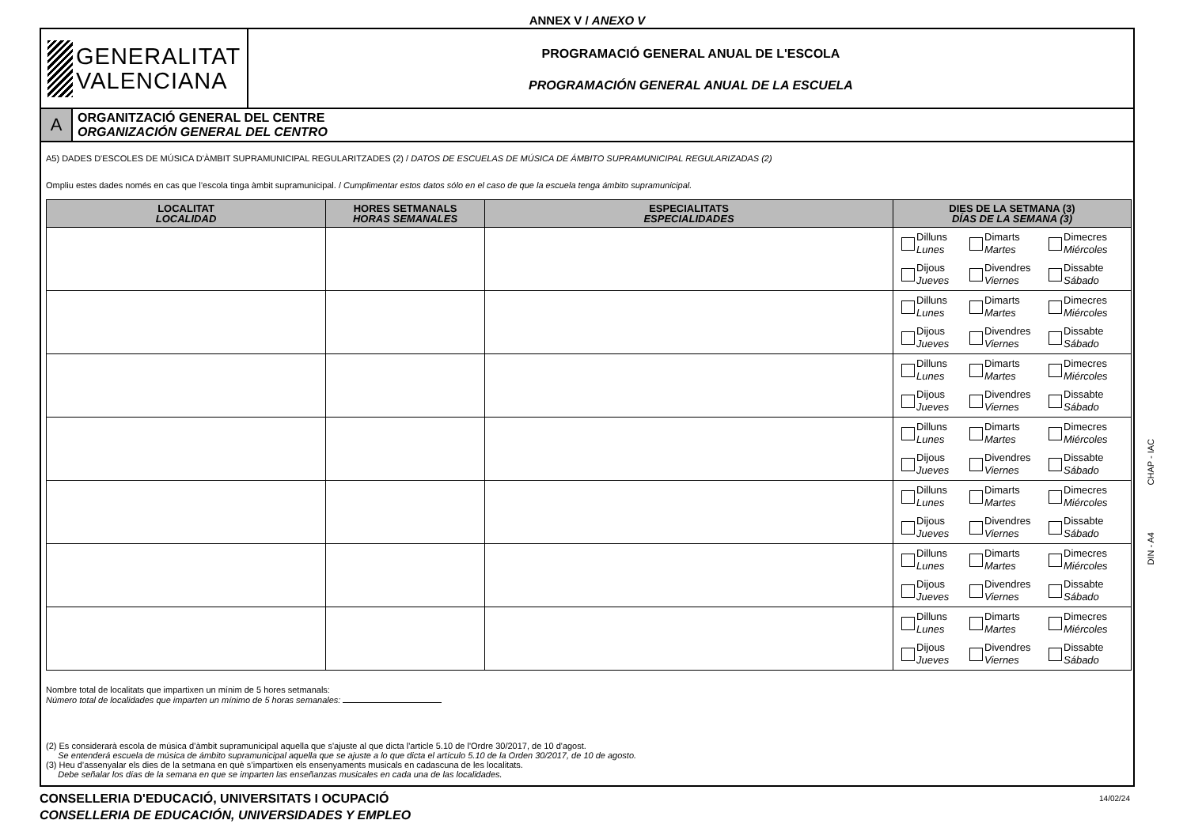ANNEX V / ANEXO V
GENERALITAT
VALENCIANA
PROGRAMACIÓ GENERAL ANUAL DE L'ESCOLA
PROGRAMACIÓN GENERAL ANUAL DE LA ESCUELA
A
ORGANITZACIÓ GENERAL DEL CENTRE
ORGANIZACIÓN GENERAL DEL CENTRO
A5) DADES D'ESCOLES DE MÚSICA D'ÀMBIT SUPRAMUNICIPAL REGULARITZADES (2) / DATOS DE ESCUELAS DE MÚSICA DE ÁMBITO SUPRAMUNICIPAL REGULARIZADAS (2)
Ompliu estes dades només en cas que l’escola tinga àmbit supramunicipal. / Cumplimentar estos datos sólo en el caso de que la escuela tenga ámbito supramunicipal.
| LOCALITAT LOCALIDAD | HORES SETMANALS HORAS SEMANALES | ESPECIALITATS ESPECIALIDADES | DIES DE LA SETMANA (3) DÍAS DE LA SEMANA (3) |
| --- | --- | --- | --- |
| | | | Dilluns Lunes Dimarts Martes Dimecres Miércoles Dijous Jueves Divendres Viernes Dissabte Sábado |
| | | | Dilluns Lunes Dimarts Martes Dimecres Miércoles Dijous Jueves Divendres Viernes Dissabte Sábado |
| | | | Dilluns Lunes Dimarts Martes Dimecres Miércoles Dijous Jueves Divendres Viernes Dissabte Sábado |
| | | | Dilluns Lunes Dimarts Martes Dimecres Miércoles Dijous Jueves Divendres Viernes Dissabte Sábado |
| | | | Dilluns Lunes Dimarts Martes Dimecres Miércoles Dijous Jueves Divendres Viernes Dissabte Sábado |
| | | | Dilluns Lunes Dimarts Martes Dimecres Miércoles Dijous Jueves Divendres Viernes Dissabte Sábado |
| | | | Dilluns Lunes Dimarts Martes Dimecres Miércoles Dijous Jueves Divendres Viernes Dissabte Sábado |
Nombre total de localitats que impartixen un mínim de 5 hores setmanals:
Número total de localidades que imparten un mínimo de 5 horas semanales:
(2) Es considerarà escola de música d’àmbit supramunicipal aquella que s'ajuste al que dicta l'article 5.10 de l'Ordre 30/2017, de 10 d'agost.
Se entenderá escuela de música de ámbito supramunicipal aquella que se ajuste a lo que dicta el artículo 5.10 de la Orden 30/2017, de 10 de agosto.
(3) Heu d’assenyalar els dies de la setmana en què s’impartixen els ensenyaments musicals en cadascuna de les localitats.
Debe señalar los días de la semana en que se imparten las enseñanzas musicales en cada una de las localidades.
CONSELLERIA D'EDUCACIÓ, UNIVERSITATS I OCUPACIÓ
CONSELLERIA DE EDUCACIÓN, UNIVERSIDADES Y EMPLEO
14/02/24
CHAP - IAC
DIN - A4